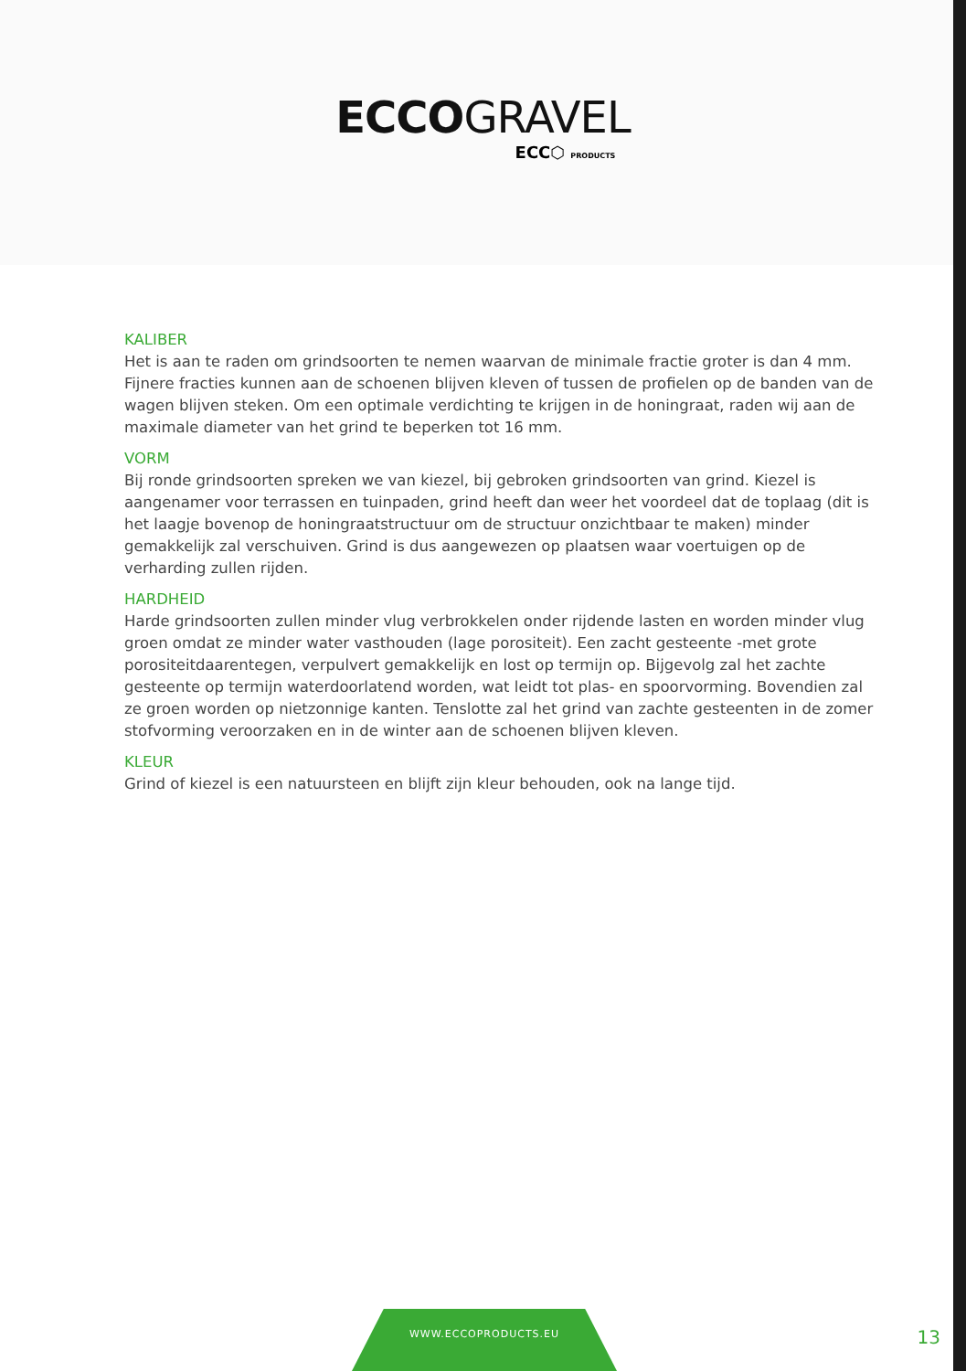ECCOGRAVEL
ECC⬡ PRODUCTS
KALIBER
Het is aan te raden om grindsoorten te nemen waarvan de minimale fractie groter is dan 4 mm. Fijnere fracties kunnen aan de schoenen blijven kleven of tussen de profielen op de banden van de wagen blijven steken. Om een optimale verdichting te krijgen in de honingraat, raden wij aan de maximale diameter van het grind te beperken tot 16 mm.
VORM
Bij ronde grindsoorten spreken we van kiezel, bij gebroken grindsoorten van grind. Kiezel is aangenamer voor terrassen en tuinpaden, grind heeft dan weer het voordeel dat de toplaag (dit is het laagje bovenop de honingraatstructuur om de structuur onzichtbaar te maken) minder gemakkelijk zal verschuiven. Grind is dus aangewezen op plaatsen waar voertuigen op de verharding zullen rijden.
HARDHEID
Harde grindsoorten zullen minder vlug verbrokkelen onder rijdende lasten en worden minder vlug groen omdat ze minder water vasthouden (lage porositeit). Een zacht gesteente -met grote porositeitdaarentegen, verpulvert gemakkelijk en lost op termijn op. Bijgevolg zal het zachte gesteente op termijn waterdoorlatend worden, wat leidt tot plas- en spoorvorming. Bovendien zal ze groen worden op nietzonnige kanten. Tenslotte zal het grind van zachte gesteenten in de zomer stofvorming veroorzaken en in de winter aan de schoenen blijven kleven.
KLEUR
Grind of kiezel is een natuursteen en blijft zijn kleur behouden, ook na lange tijd.
WWW.ECCOPRODUCTS.EU
13